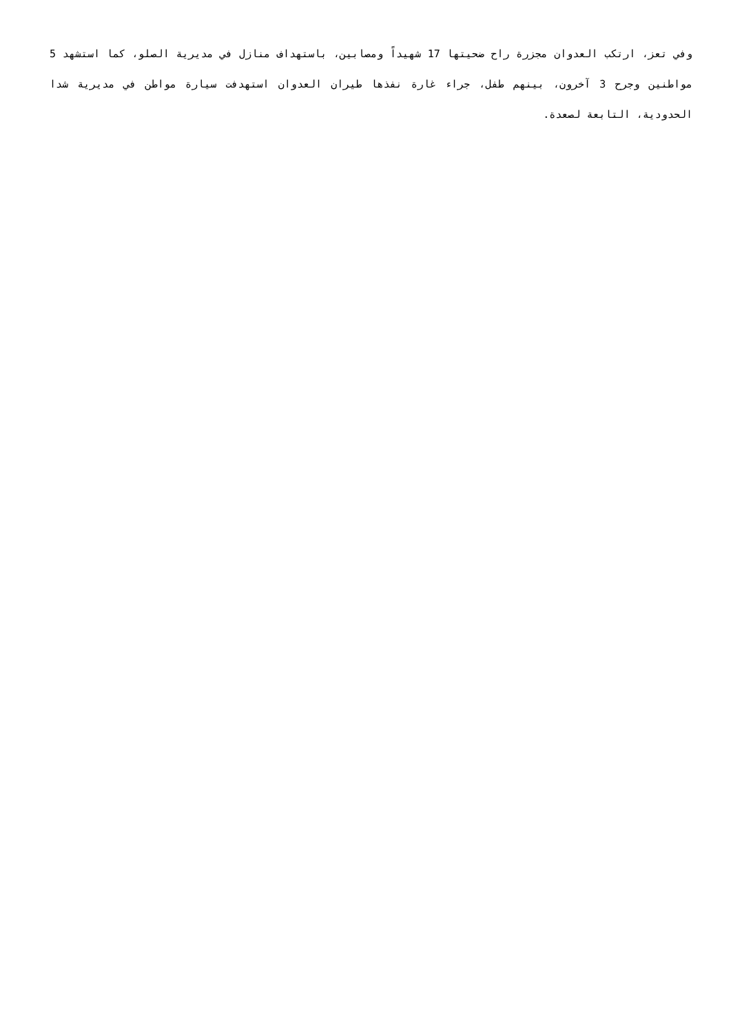وفي تعز، ارتكب العدوان مجزرة راح ضحيتها 17 شهيداً ومصابين، باستهداف منازل في مديرية الصلو، كما استشهد 5 مواطنين وجرح 3 آخرون، بينهم طفل، جراء غارة نفذها طيران العدوان استهدفت سيارة مواطن في مديرية شدا الحدودية، التابعة لصعدة.